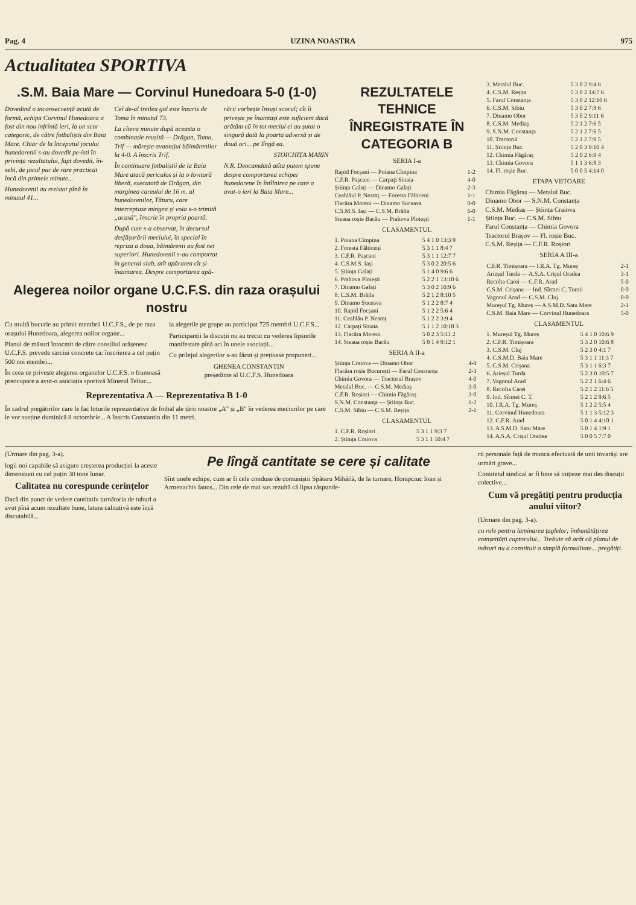Pag. 4 UZINA NOASTRA 975
Actualitatea SPORTIVA
.S.M. Baia Mare — Corvinul Hunedoara 5-0 (1-0)
Dovedind o inconsecvență acută de formă, echipa Corvinul Hunedoara a fost din nou infrîntă ieri, la un scor categoric, de către fotbaliștii din Baia Mare. Chiar de la începutul jocului hunedorenii s-au dovedit pe-isti în privința rezultatului, fapt dovedit, în-sebi, de jocul pur de rare practicat încă din primele minute...
Hunedorenii au rezistat pînă în minutul 41...
Cel de-al treilea gol este înscris de Toma în minutul 73.
La cîteva minute după aceasta o combinație reușită — Drăgan, Toma, Trif — mărește avantajul băimărenilor la 4-0. A înscris Trif.
În continuare fotbaliștii de la Baia Mare atacă periculos și la o lovitură liberă, executată de Drăgan, din marginea careului de 16 m. al hunedorenilor, Tăturu, care interceptase mingea și voia s-o trimită „acasă", înscrie în propria poartă.
După cum s-a observat, în decursul desfășurării meciului, în special în repriza a doua, băimărenii au fost net superiori. Hunedorenii s-au comportat în general slab, atît apărarea cît și înaintarea. Despre comportarea apă-
rării vorbește însuși scorul; cît îi privește pe înaintași este suficient dacă arătăm că în tot meciul ei au șutat o singură dată la poarta adversă și de două ori... pe lîngă ea.
STOICHIȚA MARIN
N.R. Deocamdată atîta putem spune despre comportarea echipei hunedorene în întîlnirea pe care a avut-o ieri la Baia Mare...
Alegerea noilor organe U.C.F.S. din raza orașului nostru
Cu multă bucurie au primit membrii U.C.F.S., de pe raza orașului Hunedoara, alegerea noilor organe...
Planul de măsuri întocmit de către consiliul orășenesc U.C.F.S. prevede sarcini concrete ca: înscrierea a cel puțin 500 noi membri...
În ceea ce privește alegerea organelor U.C.F.S. o frumoasă preocupare a avut-o asociația sportivă Minerul Teliuc...
la alegerile pe grupe au participat 725 membri U.C.F.S...
Participanții la discuții nu au trecut cu vederea lipsurile manifestate pînă aci în unele asociații...
Cu prilejul alegerilor s-au făcut și prețioase propuneri...
GHENEA CONSTANTIN
președinte al U.C.F.S. Hunedoara
Reprezentativa A — Reprezentativa B 1-0
În cadrul pregătirilor care le fac loturile reprezentative de fotbal ale țării noastre „A" și „B" în vederea meciurilor pe care le vor susține duminică 8 octombrie... A înscris Constantin din 11 metri.
REZULTATELE TEHNICE ÎNREGISTRATE ÎN CATEGORIA B
SERIA I-a
| Rapid Focșani — Poiana Cîmpina | 1-2 |
| C.F.R. Pașcani — Carpați Sinaia | 4-0 |
| Știința Galați — Dinamo Galați | 2-3 |
| Ceahlăul P. Neamț — Foresta Fălticeni | 1-1 |
| Flacăra Moreni — Dinamo Suceava | 0-0 |
| C.S.M.S. Iași — C.S.M. Brăila | 6-0 |
| Steaua roșie Bacău — Prahova Ploiești | 1-1 |
CLASAMENTUL
| 1. Poiana Cîmpina | 5 4 1 0 13:3 9 |
| 2. Foresta Fălticeni | 5 3 1 1 8:4 7 |
| 3. C.F.R. Pașcani | 5 3 1 1 12:7 7 |
| 4. C.S.M.S. Iași | 5 3 0 2 20:5 6 |
| 5. Știința Galați | 5 1 4 0 9:6 6 |
| 6. Prahova Ploiești | 5 2 2 1 13:10 6 |
| 7. Dinamo Galați | 5 3 0 2 10:9 6 |
| 8. C.S.M. Brăila | 5 2 1 2 8:10 5 |
| 9. Dinamo Suceava | 5 1 2 2 8:7 4 |
| 10. Rapid Focșani | 5 1 2 2 5:6 4 |
| 11. Ceahlău P. Neamț | 5 1 2 2 3:9 4 |
| 12. Carpați Sinaia | 5 1 1 2 10:18 3 |
| 13. Flacăra Moreni | 5 0 2 3 5:11 2 |
| 14. Steaua roșie Bacău | 5 0 1 4 9:12 1 |
SERIA A II-a
| Știința Craiova — Dinamo Obor | 4-0 |
| Flacăra roșie București — Farul Constanța | 2-3 |
| Chimia Govora — Tractorul Brașov | 4-0 |
| Metalul Buc. — C.S.M. Mediaș | 3-0 |
| C.F.R. Roșiori — Chimia Făgăraș | 3-0 |
| S.N.M. Constanța — Știința Buc. | 1-2 |
| C.S.M. Sibiu — C.S.M. Reșița | 2-1 |
CLASAMENTUL
| 1. C.F.R. Roșiori | 5 3 1 1 9:3 7 |
| 2. Știința Craiova | 5 3 1 1 10:4 7 |
| 3. Metalul Buc. | 5 3 0 2 9:4 6 |
| 4. C.S.M. Reșița | 5 3 0 2 14:7 6 |
| 5. Farul Constanța | 5 3 0 2 12:10 6 |
| 6. C.S.M. Sibiu | 5 3 0 2 7:8 6 |
| 7. Dinamo Obor | 5 3 0 2 9:11 6 |
| 8. C.S.M. Mediaș | 5 2 1 2 7:6 5 |
| 9. S.N.M. Constanța | 5 2 1 2 7:6 5 |
| 10. Tractorul | 5 2 1 2 7:9 5 |
| 11. Știința Buc. | 5 2 0 3 9:10 4 |
| 12. Chimia Făgăraș | 5 2 0 2 6:9 4 |
| 13. Chimia Govora | 5 1 1 3 6:8 3 |
| 14. Fl. roșie Buc. | 5 0 0 5 4:14 0 |
ETAPA VIITOARE
Chimia Făgăraș — Metalul Buc.
Dinamo Obor — S.N.M. Constanța
C.S.M. Mediaș — Știința Craiova
Știința Buc. — C.S.M. Sibiu
Farul Constanța — Chimia Govora
Tractorul Brașov — Fl. roșie Buc.
C.S.M. Reșița — C.F.R. Roșiori
SERIA A III-a
| C.F.R. Timișoara — I.R.A. Tg. Mureș | 2-1 |
| Arieșul Turda — A.S.A. Crișul Oradea | 3-1 |
| Recolta Carei — C.F.R. Arad | 5-0 |
| C.S.M. Crișana — Ind. Sîrmei C. Turzii | 0-0 |
| Vagonul Arad — C.S.M. Cluj | 0-0 |
| Mureșul Tg. Mureș — A.S.M.D. Satu Mare | 2-1 |
| C.S.M. Baia Mare — Corvinul Hunedoara | 5-0 |
CLASAMENTUL
| 1. Mureșul Tg. Mureș | 5 4 1 0 10:6 9 |
| 2. C.F.R. Timișoara | 5 3 2 0 10:6 8 |
| 3. C.S.M. Cluj | 5 2 3 0 4:1 7 |
| 4. C.S.M.D. Baia Mare | 5 3 1 1 11:3 7 |
| 5. C.S.M. Crișana | 5 3 1 1 6:3 7 |
| 6. Arieșul Turda | 5 2 3 0 10:5 7 |
| 7. Vagonul Arad | 5 2 2 1 6:4 6 |
| 8. Recolta Carei | 5 2 1 2 11:6 5 |
| 9. Ind. Sîrmei C. T. | 5 2 1 2 9:6 5 |
| 10. I.R.A. Tg. Mureș | 5 1 2 2 5:5 4 |
| 11. Corvinul Hunedoara | 5 1 1 3 5:12 3 |
| 12. C.F.R. Arad | 5 0 1 4 4:10 1 |
| 13. A.S.M.D. Satu Mare | 5 0 1 4 1:9 1 |
| 14. A.S.A. Crișul Oradea | 5 0 0 5 7:7 0 |
(Urmare din pag. 3-a).
logii noi capabile să asigure creșterea producției la aceste dimensiuni cu cel puțin 30 tone lunar.
Calitatea nu corespunde cerințelor
Dacă din punct de vedere cantitativ turnătoria de tuburi a avut pînă acum rezultate bune, latura calitativă este încă discutabilă...
Pe lîngă cantitate se cere și calitate
Sînt unele echipe, cum ar fi cele conduse de comuniștii Spătaru Mihăilă, de la turnare, Horapciuc Ioan și Armenachis Ianos... Din cele de mai sus rezultă că lipsa răspunde-
rii personale față de munca efectuată de unii tovarăși are urmări grave...
Comitetul sindical ar fi bine să inițieze mai des discuții colective...
Cum vă pregătiți pentru producția anului viitor?
(Urmare din pag. 3-a).
cu role pentru laminarea țaglelor; îmbunătățirea etanșeității cuptorului... Trebuie să arăt că planul de măsuri nu a constituit o simplă formalitate... pregătiți.